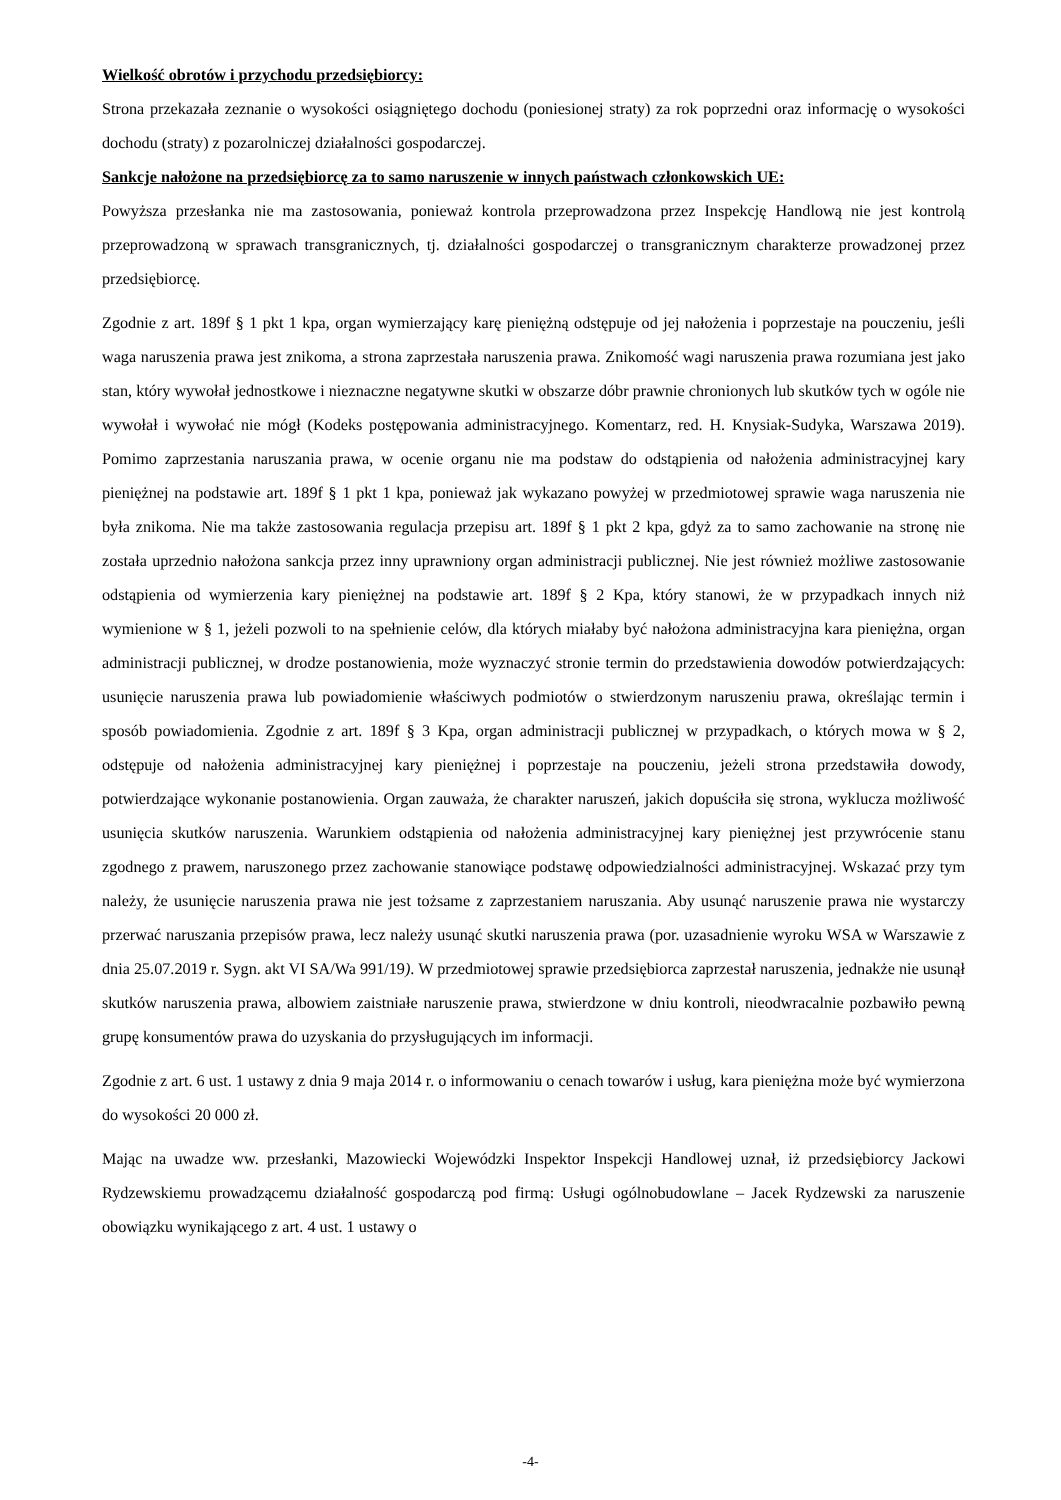Wielkość obrotów i przychodu przedsiębiorcy:
Strona przekazała zeznanie o wysokości osiągniętego dochodu (poniesionej straty) za rok poprzedni oraz informację o wysokości dochodu (straty) z pozarolniczej działalności gospodarczej.
Sankcje nałożone na przedsiębiorcę za to samo naruszenie w innych państwach członkowskich UE:
Powyższa przesłanka nie ma zastosowania, ponieważ kontrola przeprowadzona przez Inspekcję Handlową nie jest kontrolą przeprowadzoną w sprawach transgranicznych, tj. działalności gospodarczej o transgranicznym charakterze prowadzonej przez przedsiębiorcę.
Zgodnie z art. 189f § 1 pkt 1 kpa, organ wymierzający karę pieniężną odstępuje od jej nałożenia i poprzestaje na pouczeniu, jeśli waga naruszenia prawa jest znikoma, a strona zaprzestała naruszenia prawa. Znikomość wagi naruszenia prawa rozumiana jest jako stan, który wywołał jednostkowe i nieznaczne negatywne skutki w obszarze dóbr prawnie chronionych lub skutków tych w ogóle nie wywołał i wywołać nie mógł (Kodeks postępowania administracyjnego. Komentarz, red. H. Knysiak-Sudyka, Warszawa 2019). Pomimo zaprzestania naruszania prawa, w ocenie organu nie ma podstaw do odstąpienia od nałożenia administracyjnej kary pieniężnej na podstawie art. 189f § 1 pkt 1 kpa, ponieważ jak wykazano powyżej w przedmiotowej sprawie waga naruszenia nie była znikoma. Nie ma także zastosowania regulacja przepisu art. 189f § 1 pkt 2 kpa, gdyż za to samo zachowanie na stronę nie została uprzednio nałożona sankcja przez inny uprawniony organ administracji publicznej. Nie jest również możliwe zastosowanie odstąpienia od wymierzenia kary pieniężnej na podstawie art. 189f § 2 Kpa, który stanowi, że w przypadkach innych niż wymienione w § 1, jeżeli pozwoli to na spełnienie celów, dla których miałaby być nałożona administracyjna kara pieniężna, organ administracji publicznej, w drodze postanowienia, może wyznaczyć stronie termin do przedstawienia dowodów potwierdzających: usunięcie naruszenia prawa lub powiadomienie właściwych podmiotów o stwierdzonym naruszeniu prawa, określając termin i sposób powiadomienia. Zgodnie z art. 189f § 3 Kpa, organ administracji publicznej w przypadkach, o których mowa w § 2, odstępuje od nałożenia administracyjnej kary pieniężnej i poprzestaje na pouczeniu, jeżeli strona przedstawiła dowody, potwierdzające wykonanie postanowienia. Organ zauważa, że charakter naruszeń, jakich dopuściła się strona, wyklucza możliwość usunięcia skutków naruszenia. Warunkiem odstąpienia od nałożenia administracyjnej kary pieniężnej jest przywrócenie stanu zgodnego z prawem, naruszonego przez zachowanie stanowiące podstawę odpowiedzialności administracyjnej. Wskazać przy tym należy, że usunięcie naruszenia prawa nie jest tożsame z zaprzestaniem naruszania. Aby usunąć naruszenie prawa nie wystarczy przerwać naruszania przepisów prawa, lecz należy usunąć skutki naruszenia prawa (por. uzasadnienie wyroku WSA w Warszawie z dnia 25.07.2019 r. Sygn. akt VI SA/Wa 991/19). W przedmiotowej sprawie przedsiębiorca zaprzestał naruszenia, jednakże nie usunął skutków naruszenia prawa, albowiem zaistniałe naruszenie prawa, stwierdzone w dniu kontroli, nieodwracalnie pozbawiło pewną grupę konsumentów prawa do uzyskania do przysługujących im informacji.
Zgodnie z art. 6 ust. 1 ustawy z dnia 9 maja 2014 r. o informowaniu o cenach towarów i usług, kara pieniężna może być wymierzona do wysokości 20 000 zł.
Mając na uwadze ww. przesłanki, Mazowiecki Wojewódzki Inspektor Inspekcji Handlowej uznał, iż przedsiębiorcy Jackowi Rydzewskiemu prowadzącemu działalność gospodarczą pod firmą: Usługi ogólnobudowlane – Jacek Rydzewski za naruszenie obowiązku wynikającego z art. 4 ust. 1 ustawy o
-4-